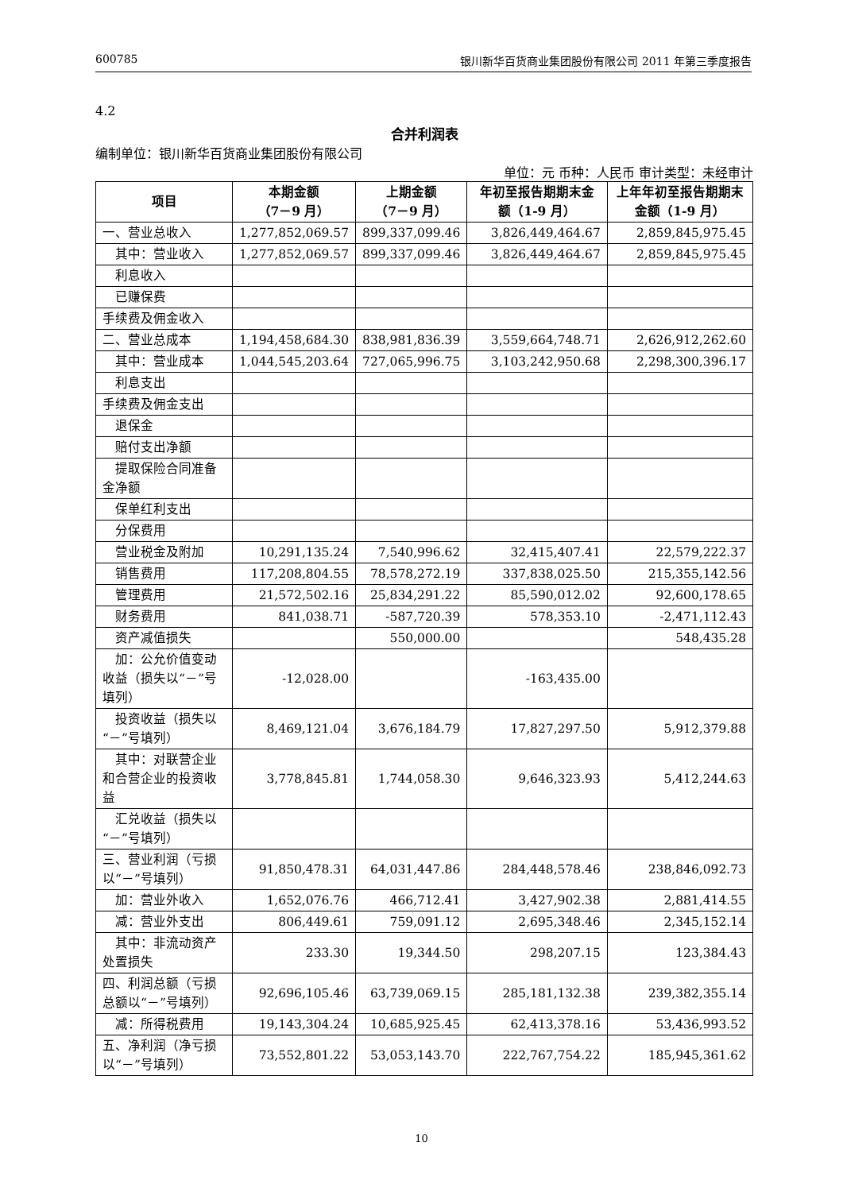600785 银川新华百货商业集团股份有限公司 2011 年第三季度报告
4.2
合并利润表
编制单位：银川新华百货商业集团股份有限公司
单位：元 币种：人民币 审计类型：未经审计
| 项目 | 本期金额 （7－9 月） | 上期金额 （7－9 月） | 年初至报告期期末金额（1-9 月） | 上年年初至报告期期末金额（1-9 月） |
| --- | --- | --- | --- | --- |
| 一、营业总收入 | 1,277,852,069.57 | 899,337,099.46 | 3,826,449,464.67 | 2,859,845,975.45 |
| 其中：营业收入 | 1,277,852,069.57 | 899,337,099.46 | 3,826,449,464.67 | 2,859,845,975.45 |
| 利息收入 | | | | |
| 已赚保费 | | | | |
| 手续费及佣金收入 | | | | |
| 二、营业总成本 | 1,194,458,684.30 | 838,981,836.39 | 3,559,664,748.71 | 2,626,912,262.60 |
| 其中：营业成本 | 1,044,545,203.64 | 727,065,996.75 | 3,103,242,950.68 | 2,298,300,396.17 |
| 利息支出 | | | | |
| 手续费及佣金支出 | | | | |
| 退保金 | | | | |
| 赔付支出净额 | | | | |
| 提取保险合同准备金净额 | | | | |
| 保单红利支出 | | | | |
| 分保费用 | | | | |
| 营业税金及附加 | 10,291,135.24 | 7,540,996.62 | 32,415,407.41 | 22,579,222.37 |
| 销售费用 | 117,208,804.55 | 78,578,272.19 | 337,838,025.50 | 215,355,142.56 |
| 管理费用 | 21,572,502.16 | 25,834,291.22 | 85,590,012.02 | 92,600,178.65 |
| 财务费用 | 841,038.71 | -587,720.39 | 578,353.10 | -2,471,112.43 |
| 资产减值损失 | | 550,000.00 | | 548,435.28 |
| 加：公允价值变动收益（损失以“－”号填列） | -12,028.00 | | -163,435.00 | |
| 投资收益（损失以“－”号填列） | 8,469,121.04 | 3,676,184.79 | 17,827,297.50 | 5,912,379.88 |
| 其中：对联营企业和合营企业的投资收益 | 3,778,845.81 | 1,744,058.30 | 9,646,323.93 | 5,412,244.63 |
| 汇兑收益（损失以“－”号填列） | | | | |
| 三、营业利润（亏损以“－”号填列） | 91,850,478.31 | 64,031,447.86 | 284,448,578.46 | 238,846,092.73 |
| 加：营业外收入 | 1,652,076.76 | 466,712.41 | 3,427,902.38 | 2,881,414.55 |
| 减：营业外支出 | 806,449.61 | 759,091.12 | 2,695,348.46 | 2,345,152.14 |
| 其中：非流动资产处置损失 | 233.30 | 19,344.50 | 298,207.15 | 123,384.43 |
| 四、利润总额（亏损总额以“－”号填列） | 92,696,105.46 | 63,739,069.15 | 285,181,132.38 | 239,382,355.14 |
| 减：所得税费用 | 19,143,304.24 | 10,685,925.45 | 62,413,378.16 | 53,436,993.52 |
| 五、净利润（净亏损以“－”号填列） | 73,552,801.22 | 53,053,143.70 | 222,767,754.22 | 185,945,361.62 |
10